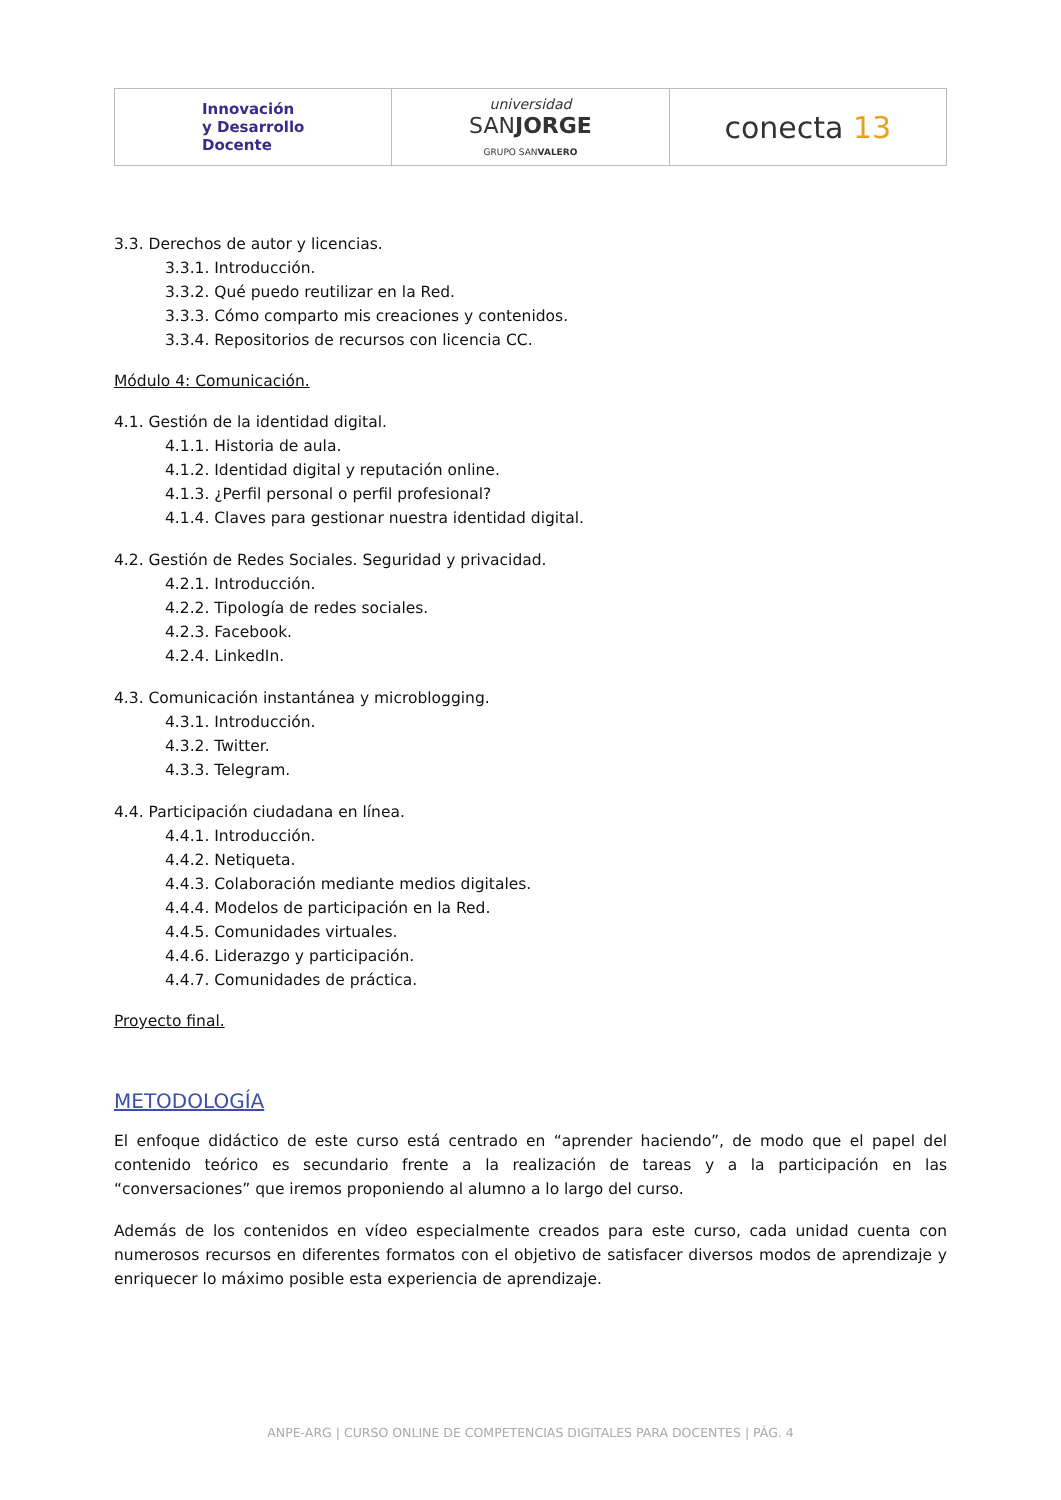Innovación
y Desarrollo
Docente
universidad
SANJORGE
GRUPO SANVALERO
conecta 13
3.3. Derechos de autor y licencias.
3.3.1. Introducción.
3.3.2. Qué puedo reutilizar en la Red.
3.3.3. Cómo comparto mis creaciones y contenidos.
3.3.4. Repositorios de recursos con licencia CC.
Módulo 4: Comunicación.
4.1. Gestión de la identidad digital.
4.1.1. Historia de aula.
4.1.2. Identidad digital y reputación online.
4.1.3. ¿Perfil personal o perfil profesional?
4.1.4. Claves para gestionar nuestra identidad digital.
4.2. Gestión de Redes Sociales. Seguridad y privacidad.
4.2.1. Introducción.
4.2.2. Tipología de redes sociales.
4.2.3. Facebook.
4.2.4. LinkedIn.
4.3. Comunicación instantánea y microblogging.
4.3.1. Introducción.
4.3.2. Twitter.
4.3.3. Telegram.
4.4. Participación ciudadana en línea.
4.4.1. Introducción.
4.4.2. Netiqueta.
4.4.3. Colaboración mediante medios digitales.
4.4.4. Modelos de participación en la Red.
4.4.5. Comunidades virtuales.
4.4.6. Liderazgo y participación.
4.4.7. Comunidades de práctica.
Proyecto final.
METODOLOGÍA
El enfoque didáctico de este curso está centrado en “aprender haciendo”, de modo que el papel del contenido teórico es secundario frente a la realización de tareas y a la participación en las “conversaciones” que iremos proponiendo al alumno a lo largo del curso.
Además de los contenidos en vídeo especialmente creados para este curso, cada unidad cuenta con numerosos recursos en diferentes formatos con el objetivo de satisfacer diversos modos de aprendizaje y enriquecer lo máximo posible esta experiencia de aprendizaje.
ANPE-ARG | CURSO ONLINE DE COMPETENCIAS DIGITALES PARA DOCENTES | PÁG. 4